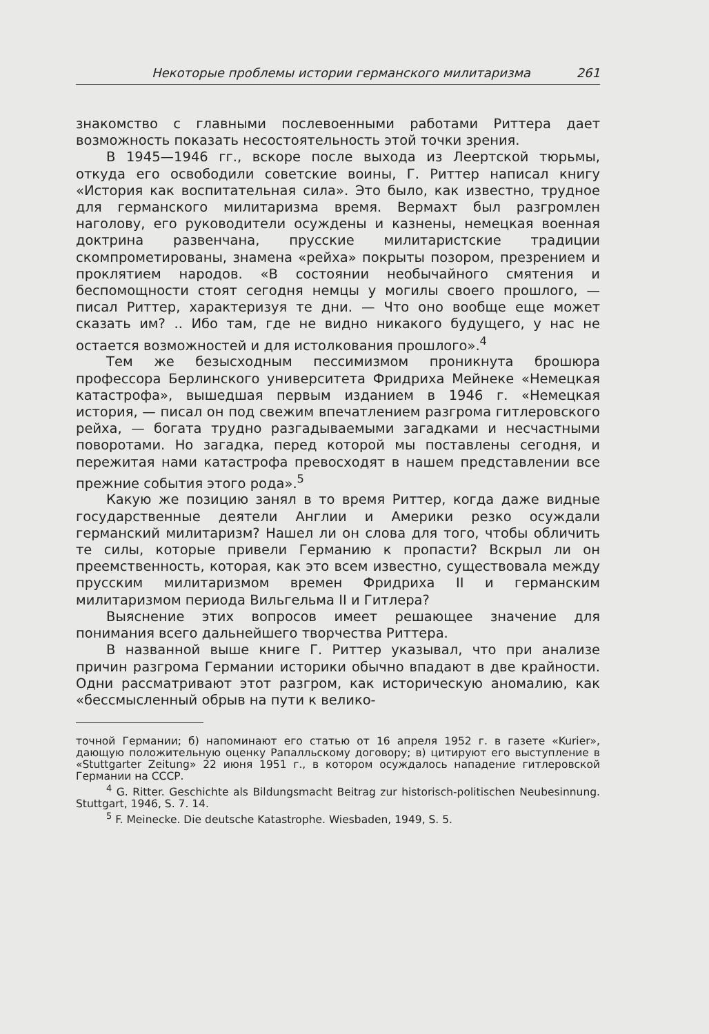Некоторые проблемы истории германского милитаризма 261
знакомство с главными послевоенными работами Риттера дает возможность показать несостоятельность этой точки зрения.
В 1945—1946 гг., вскоре после выхода из Леертской тюрьмы, откуда его освободили советские воины, Г. Риттер написал книгу «История как воспитательная сила». Это было, как известно, трудное для германского милитаризма время. Вермахт был разгромлен наголову, его руководители осуждены и казнены, немецкая военная доктрина развенчана, прусские милитаристские традиции скомпрометированы, знамена «рейха» покрыты позором, презрением и проклятием народов. «В состоянии необычайного смятения и беспомощности стоят сегодня немцы у могилы своего прошлого, — писал Риттер, характеризуя те дни. — Что оно вообще еще может сказать им? .. Ибо там, где не видно никакого будущего, у нас не остается возможностей и для истолкования прошлого».<sup>4</sup>
Тем же безысходным пессимизмом проникнута брошюра профессора Берлинского университета Фридриха Мейнеке «Немецкая катастрофа», вышедшая первым изданием в 1946 г. «Немецкая история, — писал он под свежим впечатлением разгрома гитлеровского рейха, — богата трудно разгадываемыми загадками и несчастными поворотами. Но загадка, перед которой мы поставлены сегодня, и пережитая нами катастрофа превосходят в нашем представлении все прежние события этого рода».<sup>5</sup>
Какую же позицию занял в то время Риттер, когда даже видные государственные деятели Англии и Америки резко осуждали германский милитаризм? Нашел ли он слова для того, чтобы обличить те силы, которые привели Германию к пропасти? Вскрыл ли он преемственность, которая, как это всем известно, существовала между прусским милитаризмом времен Фридриха II и германским милитаризмом периода Вильгельма II и Гитлера?
Выяснение этих вопросов имеет решающее значение для понимания всего дальнейшего творчества Риттера.
В названной выше книге Г. Риттер указывал, что при анализе причин разгрома Германии историки обычно впадают в две крайности. Одни рассматривают этот разгром, как историческую аномалию, как «бессмысленный обрыв на пути к велико-
точной Германии; б) напоминают его статью от 16 апреля 1952 г. в газете «Kurier», дающую положительную оценку Рапалльскому договору; в) цитируют его выступление в «Stuttgarter Zeitung» 22 июня 1951 г., в котором осуждалось нападение гитлеровской Германии на СССР.
<sup>4</sup> G. Ritter. Geschichte als Bildungsmacht Beitrag zur historisch-politischen Neubesinnung. Stuttgart, 1946, S. 7. 14.
<sup>5</sup> F. Meinecke. Die deutsche Katastrophe. Wiesbaden, 1949, S. 5.